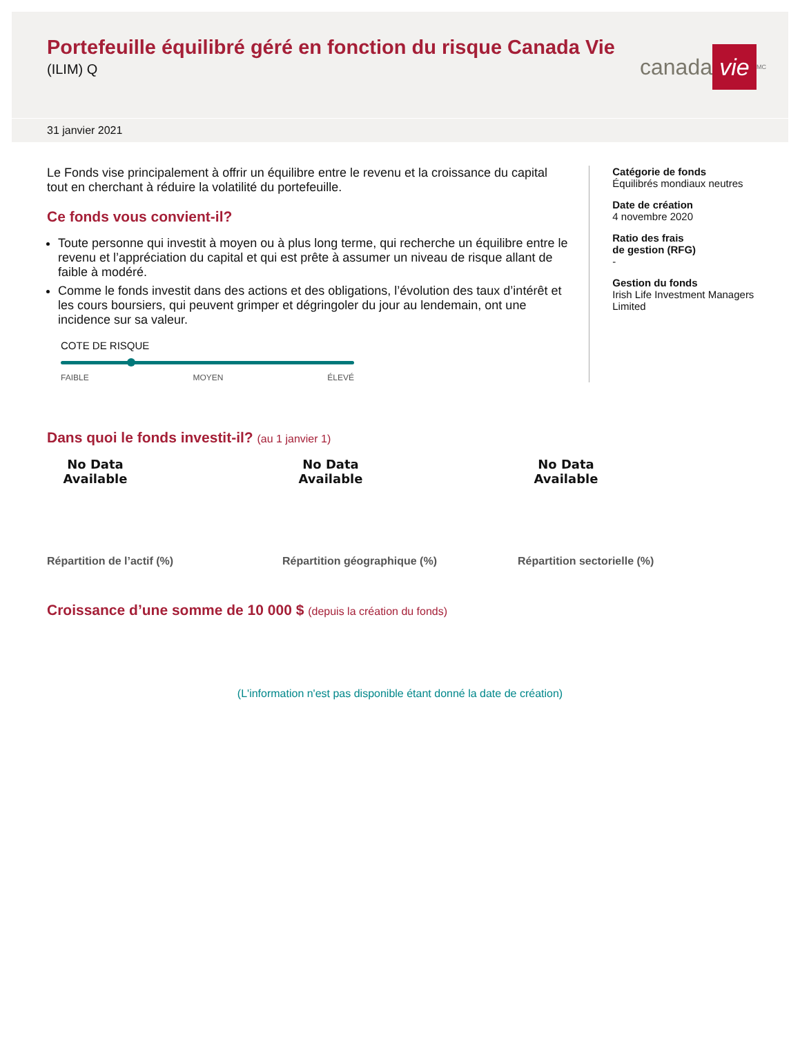Portefeuille équilibré géré en fonction du risque Canada Vie
(ILIM) Q
canada vie<sup>MC</sup>
31 janvier 2021
Le Fonds vise principalement à offrir un équilibre entre le revenu et la croissance du capital tout en cherchant à réduire la volatilité du portefeuille.
Ce fonds vous convient-il?
Toute personne qui investit à moyen ou à plus long terme, qui recherche un équilibre entre le revenu et l’appréciation du capital et qui est prête à assumer un niveau de risque allant de faible à modéré.
Comme le fonds investit dans des actions et des obligations, l’évolution des taux d’intérêt et les cours boursiers, qui peuvent grimper et dégringoler du jour au lendemain, ont une incidence sur sa valeur.
COTE DE RISQUE
FAIBLE MOYEN ÉLEVÉ
Catégorie de fonds
Équilibrés mondiaux neutres
Date de création
4 novembre 2020
Ratio des frais
de gestion (RFG)
-
Gestion du fonds
Irish Life Investment Managers Limited
Dans quoi le fonds investit-il? (au 1 janvier 1)
No Data Available No Data Available No Data Available
Répartition de l’actif (%) Répartition géographique (%) Répartition sectorielle (%)
Croissance d’une somme de 10 000 $ (depuis la création du fonds)
(L'information n'est pas disponible étant donné la date de création)